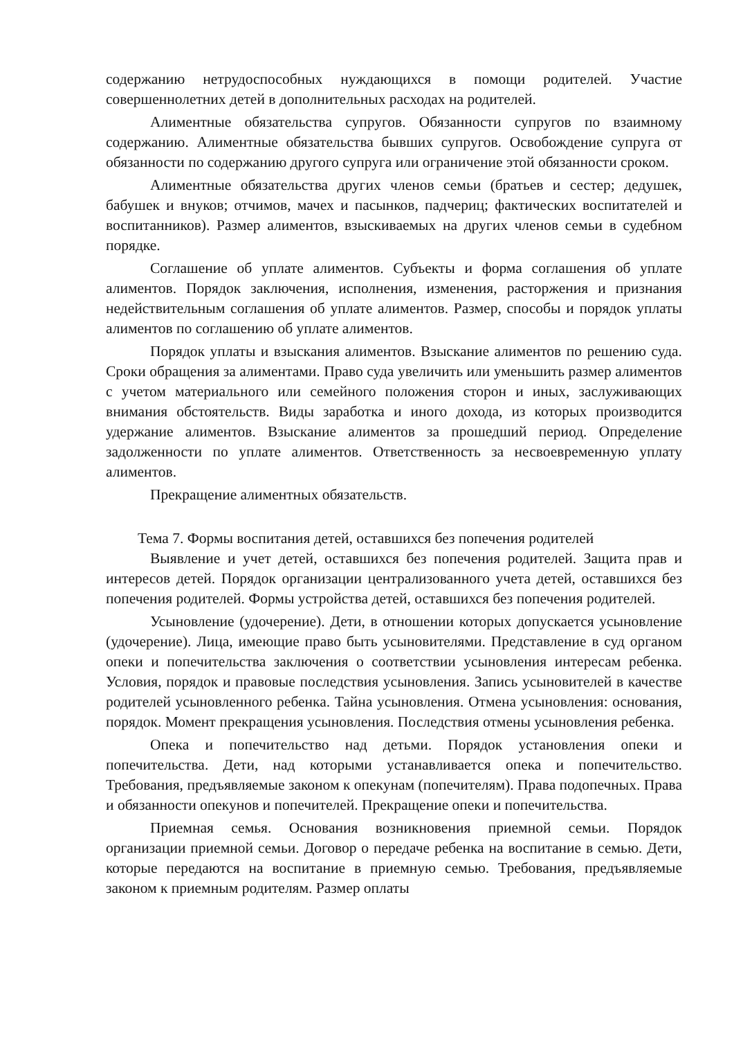содержанию нетрудоспособных нуждающихся в помощи родителей. Участие совершеннолетних детей в дополнительных расходах на родителей.
Алиментные обязательства супругов. Обязанности супругов по взаимному содержанию. Алиментные обязательства бывших супругов. Освобождение супруга от обязанности по содержанию другого супруга или ограничение этой обязанности сроком.
Алиментные обязательства других членов семьи (братьев и сестер; дедушек, бабушек и внуков; отчимов, мачех и пасынков, падчериц; фактических воспитателей и воспитанников). Размер алиментов, взыскиваемых на других членов семьи в судебном порядке.
Соглашение об уплате алиментов. Субъекты и форма соглашения об уплате алиментов. Порядок заключения, исполнения, изменения, расторжения и признания недействительным соглашения об уплате алиментов. Размер, способы и порядок уплаты алиментов по соглашению об уплате алиментов.
Порядок уплаты и взыскания алиментов. Взыскание алиментов по решению суда. Сроки обращения за алиментами. Право суда увеличить или уменьшить размер алиментов с учетом материального или семейного положения сторон и иных, заслуживающих внимания обстоятельств. Виды заработка и иного дохода, из которых производится удержание алиментов. Взыскание алиментов за прошедший период. Определение задолженности по уплате алиментов. Ответственность за несвоевременную уплату алиментов.
Прекращение алиментных обязательств.
Тема 7. Формы воспитания детей, оставшихся без попечения родителей
Выявление и учет детей, оставшихся без попечения родителей. Защита прав и интересов детей. Порядок организации централизованного учета детей, оставшихся без попечения родителей. Формы устройства детей, оставшихся без попечения родителей.
Усыновление (удочерение). Дети, в отношении которых допускается усыновление (удочерение). Лица, имеющие право быть усыновителями. Представление в суд органом опеки и попечительства заключения о соответствии усыновления интересам ребенка. Условия, порядок и правовые последствия усыновления. Запись усыновителей в качестве родителей усыновленного ребенка. Тайна усыновления. Отмена усыновления: основания, порядок. Момент прекращения усыновления. Последствия отмены усыновления ребенка.
Опека и попечительство над детьми. Порядок установления опеки и попечительства. Дети, над которыми устанавливается опека и попечительство. Требования, предъявляемые законом к опекунам (попечителям). Права подопечных. Права и обязанности опекунов и попечителей. Прекращение опеки и попечительства.
Приемная семья. Основания возникновения приемной семьи. Порядок организации приемной семьи. Договор о передаче ребенка на воспитание в семью. Дети, которые передаются на воспитание в приемную семью. Требования, предъявляемые законом к приемным родителям. Размер оплаты